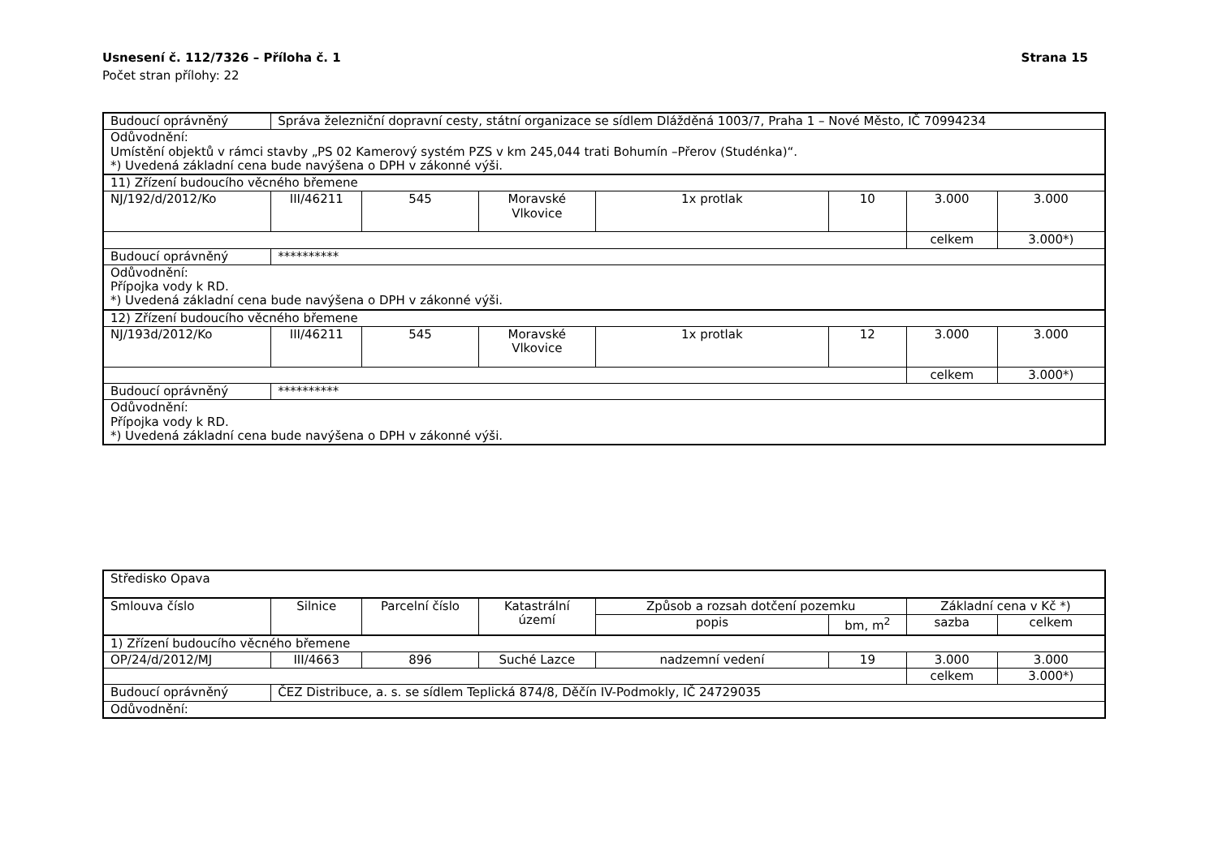Usnesení č. 112/7326 – Příloha č. 1 Strana 15
Počet stran přílohy: 22
| Budoucí oprávněný | Správa železniční dopravní cesty, státní organizace se sídlem Dlážděná 1003/7, Praha 1 – Nové Město, IČ 70994234 | | | | | | |
| Odůvodnění: Umístění objektů v rámci stavby „PS 02 Kamerový systém PZS v km 245,044 trati Bohumín –Přerov (Studénka)“. *) Uvedená základní cena bude navýšena o DPH v zákonné výši. | | | | | | | |
| 11) Zřízení budoucího věcného břemene | | | | | | | |
| NJ/192/d/2012/Ko | III/46211 | 545 | Moravské Vlkovice | 1x protlak | 10 | 3.000 | 3.000 |
| | | | | | | celkem | 3.000*) |
| Budoucí oprávněný | ********** | | | | | | |
| Odůvodnění: Přípojka vody k RD. *) Uvedená základní cena bude navýšena o DPH v zákonné výši. | | | | | | | |
| 12) Zřízení budoucího věcného břemene | | | | | | | |
| NJ/193d/2012/Ko | III/46211 | 545 | Moravské Vlkovice | 1x protlak | 12 | 3.000 | 3.000 |
| | | | | | | celkem | 3.000*) |
| Budoucí oprávněný | ********** | | | | | | |
| Odůvodnění: Přípojka vody k RD. *) Uvedená základní cena bude navýšena o DPH v zákonné výši. | | | | | | | |
| Středisko Opava | | | | | | | |
| Smlouva číslo | Silnice | Parcelní číslo | Katastrální území | Způsob a rozsah dotčení pozemku | | Základní cena v Kč *) | |
| | | | | popis | bm, m<sup>2</sup> | sazba | celkem |
| 1) Zřízení budoucího věcného břemene | | | | | | | |
| OP/24/d/2012/MJ | III/4663 | 896 | Suché Lazce | nadzemní vedení | 19 | 3.000 | 3.000 |
| | | | | | | celkem | 3.000*) |
| Budoucí oprávněný | ČEZ Distribuce, a. s. se sídlem Teplická 874/8, Děčín IV-Podmokly, IČ 24729035 | | | | | | |
| Odůvodnění: | | | | | | | |